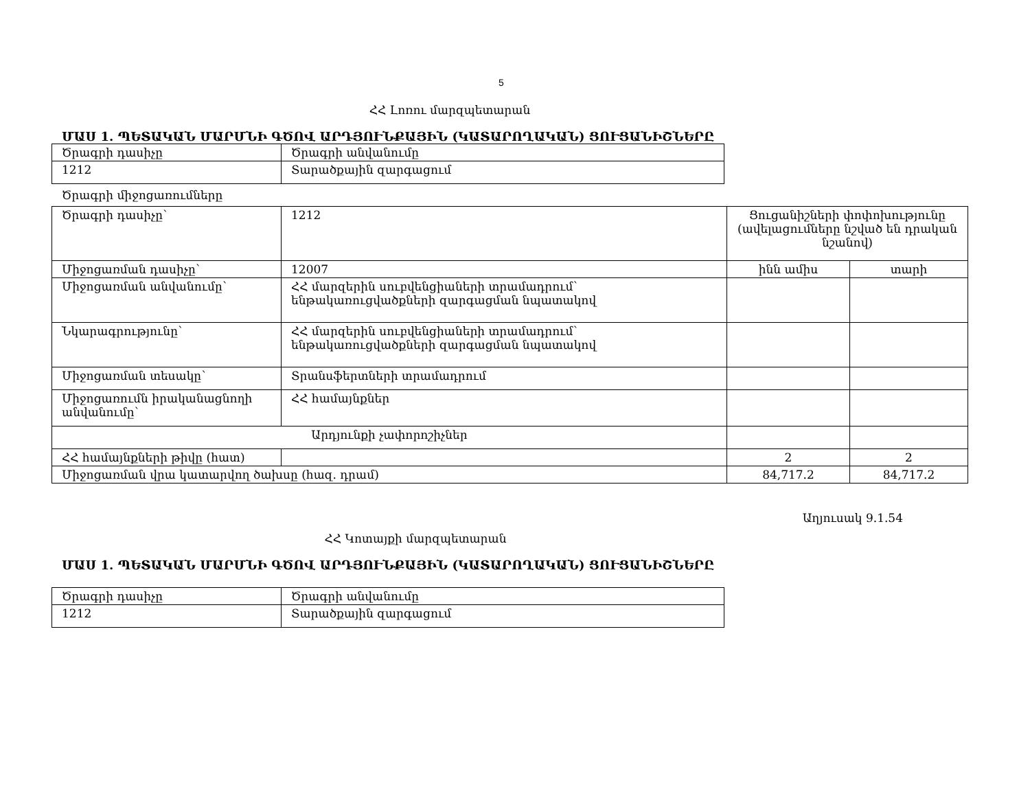5
ՀՀ Լոռու մարզպետարան
ՄԱՍ 1. ՊԵՏԱԿԱՆ ՄԱՐՄՆԻ ԳԾՈՎ ԱՐԴՅՈՒՆՔԱՅԻՆ (ԿԱՏԱՐՈՂԱԿԱՆ) ՑՈՒՑԱՆԻՇՆԵՐԸ
| Ծրագրի դասիչը | Ծրագրի անվանումը |
| 1212 | Տարածքային զարգացում |
Ծրագրի միջոցառումները
| Ծրագրի դասիչը՝ | 1212 | Ցուցանիշների փոփոխությունը (ավելացումները նշված են դրական նշանով) | |
| Միջոցառման դասիչը՝ | 12007 | ինն ամիս | տարի |
| Միջոցառման անվանումը՝ | ՀՀ մարզերին սուբվենցիաների տրամադրում՝ ենթակառուցվածքների զարգացման նպատակով | | |
| Նկարագրությունը՝ | ՀՀ մարզերին սուբվենցիաների տրամադրում՝ ենթակառուցվածքների զարգացման նպատակով | | |
| Միջոցառման տեսակը՝ | Տրանսֆերտների տրամադրում | | |
| Միջոցառումն իրականացնողի անվանումը՝ | ՀՀ համայնքներ | | |
| Արդյունքի չափորոշիչներ | | | |
| ՀՀ համայնքների թիվը (հատ) | | 2 | 2 |
| Միջոցառման վրա կատարվող ծախսը (հազ. դրամ) | | 84,717.2 | 84,717.2 |
Աղյուսակ 9.1.54
ՀՀ Կոտայքի մարզպետարան
ՄԱՍ 1. ՊԵՏԱԿԱՆ ՄԱՐՄՆԻ ԳԾՈՎ ԱՐԴՅՈՒՆՔԱՅԻՆ (ԿԱՏԱՐՈՂԱԿԱՆ) ՑՈՒՑԱՆԻՇՆԵՐԸ
| Ծրագրի դասիչը | Ծրագրի անվանումը |
| 1212 | Տարածքային զարգացում |